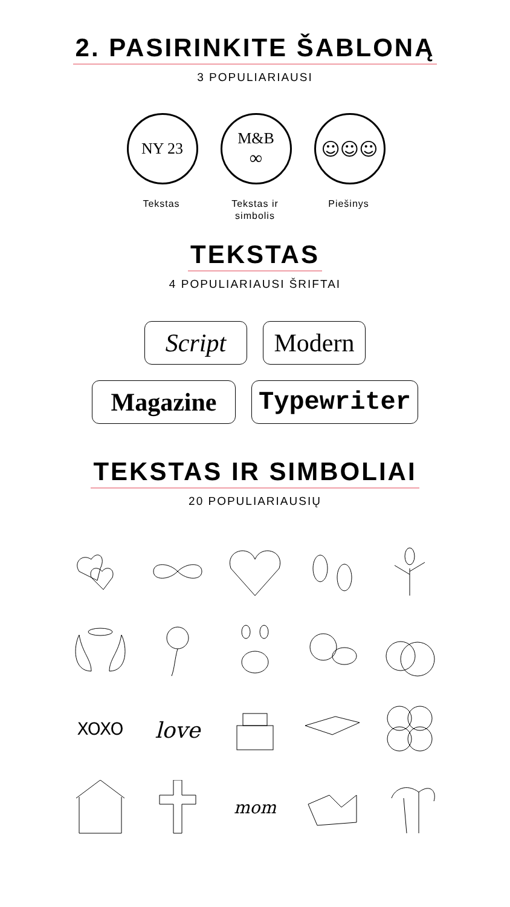2. PASIRINKITE ŠABLONĄ
3 POPULIARIAUSI
NY 23
Tekstas
M&B
∞
Tekstas ir simbolis
☺☺☺
Piešinys
TEKSTAS
4 POPULIARIAUSI ŠRIFTAI
Script Modern
Magazine Typewriter
TEKSTAS IR SIMBOLIAI
20 POPULIARIAUSIŲ
XOXO
love
mom